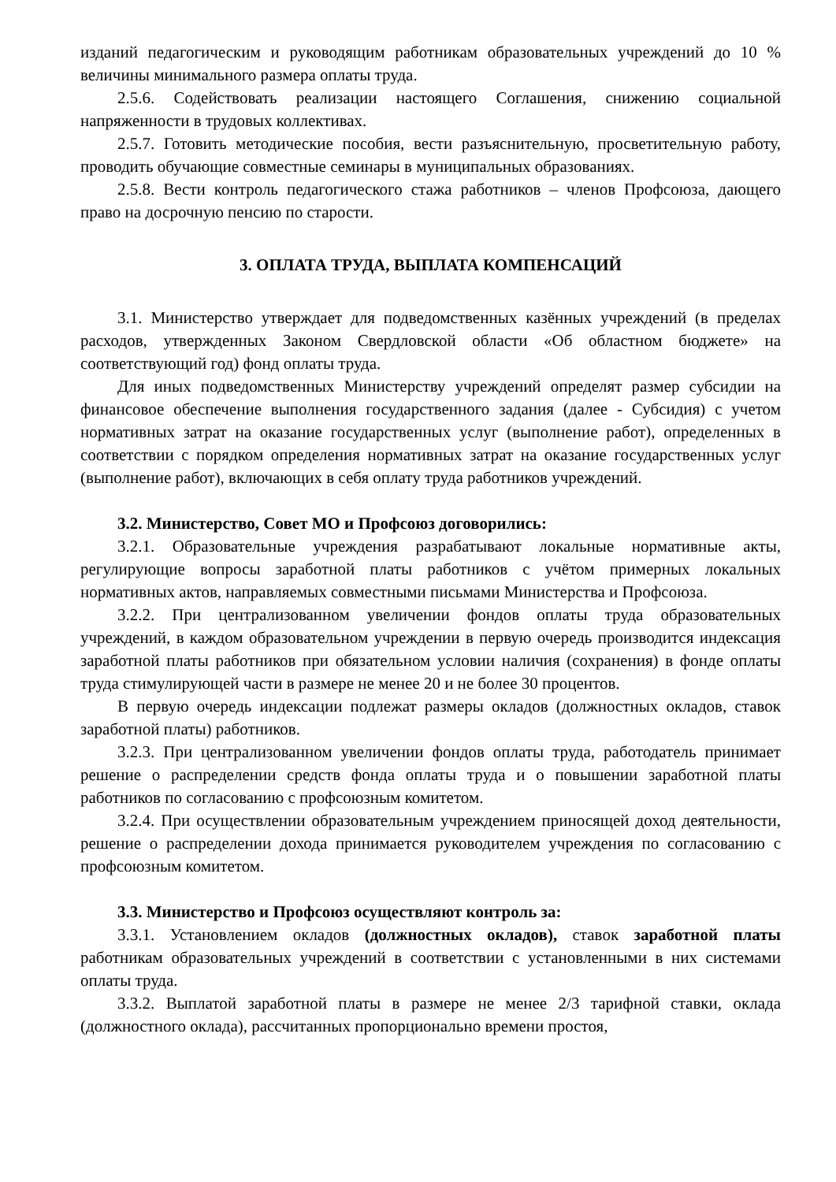изданий педагогическим и руководящим работникам образовательных учреждений до 10 % величины минимального размера оплаты труда.
2.5.6. Содействовать реализации настоящего Соглашения, снижению социальной напряженности в трудовых коллективах.
2.5.7. Готовить методические пособия, вести разъяснительную, просветительную работу, проводить обучающие совместные семинары в муниципальных образованиях.
2.5.8. Вести контроль педагогического стажа работников – членов Профсоюза, дающего право на досрочную пенсию по старости.
3. ОПЛАТА ТРУДА, ВЫПЛАТА КОМПЕНСАЦИЙ
3.1. Министерство утверждает для подведомственных казённых учреждений (в пределах расходов, утвержденных Законом Свердловской области «Об областном бюджете» на соответствующий год) фонд оплаты труда.
Для иных подведомственных Министерству учреждений определят размер субсидии на финансовое обеспечение выполнения государственного задания (далее - Субсидия) с учетом нормативных затрат на оказание государственных услуг (выполнение работ), определенных в соответствии с порядком определения нормативных затрат на оказание государственных услуг (выполнение работ), включающих в себя оплату труда работников учреждений.
3.2. Министерство, Совет МО и Профсоюз договорились:
3.2.1. Образовательные учреждения разрабатывают локальные нормативные акты, регулирующие вопросы заработной платы работников с учётом примерных локальных нормативных актов, направляемых совместными письмами Министерства и Профсоюза.
3.2.2. При централизованном увеличении фондов оплаты труда образовательных учреждений, в каждом образовательном учреждении в первую очередь производится индексация заработной платы работников при обязательном условии наличия (сохранения) в фонде оплаты труда стимулирующей части в размере не менее 20 и не более 30 процентов.
В первую очередь индексации подлежат размеры окладов (должностных окладов, ставок заработной платы) работников.
3.2.3. При централизованном увеличении фондов оплаты труда, работодатель принимает решение о распределении средств фонда оплаты труда и о повышении заработной платы работников по согласованию с профсоюзным комитетом.
3.2.4. При осуществлении образовательным учреждением приносящей доход деятельности, решение о распределении дохода принимается руководителем учреждения по согласованию с профсоюзным комитетом.
3.3. Министерство и Профсоюз осуществляют контроль за:
3.3.1. Установлением окладов (должностных окладов), ставок заработной платы работникам образовательных учреждений в соответствии с установленными в них системами оплаты труда.
3.3.2. Выплатой заработной платы в размере не менее 2/3 тарифной ставки, оклада (должностного оклада), рассчитанных пропорционально времени простоя,